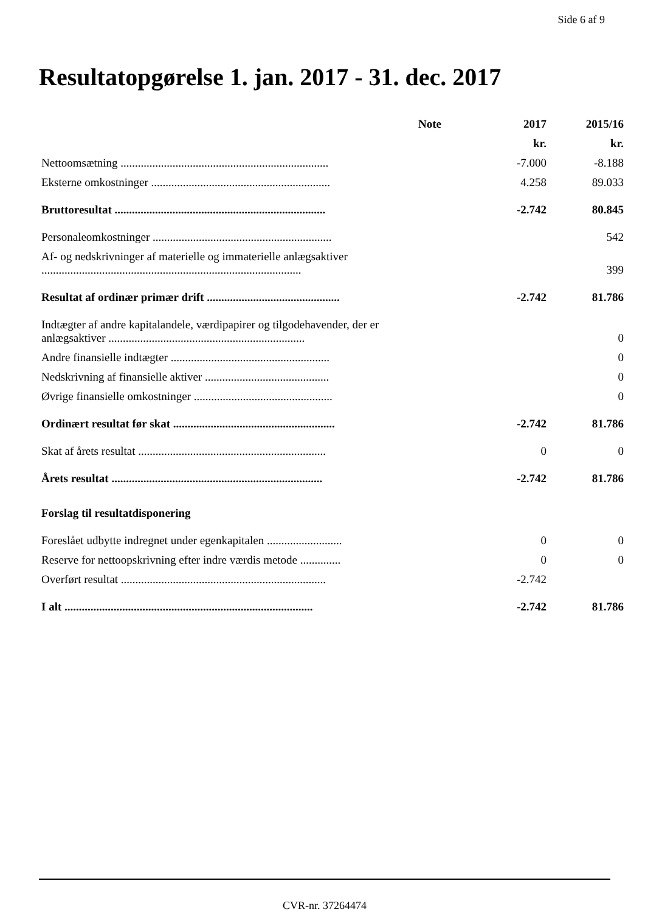Side 6 af 9
Resultatopgørelse 1. jan. 2017 - 31. dec. 2017
| | Note | 2017 | 2015/16 |
| --- | --- | --- | --- |
| | | kr. | kr. |
| Nettoomsætning ........................................................................ | | -7.000 | -8.188 |
| Eksterne omkostninger .............................................................. | | 4.258 | 89.033 |
| Bruttoresultat ......................................................................... | | -2.742 | 80.845 |
| Personaleomkostninger .............................................................. | | | 542 |
| Af- og nedskrivninger af materielle og immaterielle anlægsaktiver .......................................................................................... | | | 399 |
| Resultat af ordinær primær drift .............................................. | | -2.742 | 81.786 |
| Indtægter af andre kapitalandele, værdipapirer og tilgodehavender, der er anlægsaktiver .................................................................... | | | 0 |
| Andre finansielle indtægter ....................................................... | | | 0 |
| Nedskrivning af finansielle aktiver ........................................... | | | 0 |
| Øvrige finansielle omkostninger ................................................ | | | 0 |
| Ordinært resultat før skat ........................................................ | | -2.742 | 81.786 |
| Skat af årets resultat ................................................................. | | 0 | 0 |
| Årets resultat ......................................................................... | | -2.742 | 81.786 |
| Forslag til resultatdisponering | | | |
| Foreslået udbytte indregnet under egenkapitalen .......................... | | 0 | 0 |
| Reserve for nettoopskrivning efter indre værdis metode .............. | | 0 | 0 |
| Overført resultat ....................................................................... | | -2.742 | |
| I alt ...................................................................................... | | -2.742 | 81.786 |
CVR-nr. 37264474